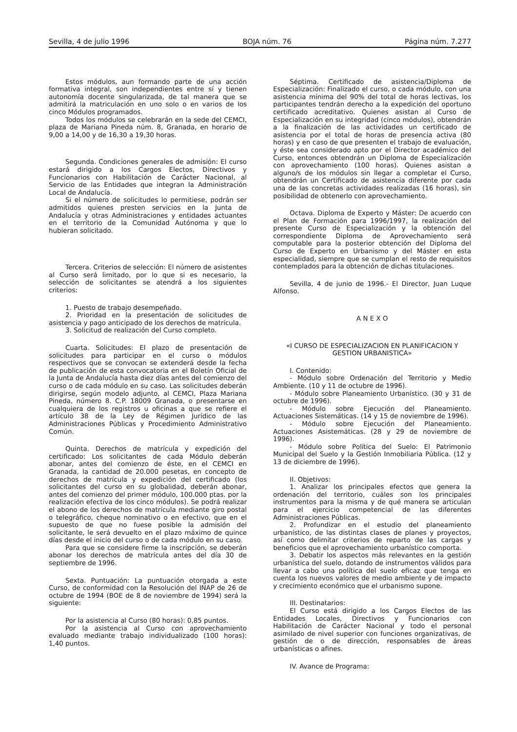Sevilla, 4 de julio 1996 BOJA núm. 76 Página núm. 7.277
Estos módulos, aun formando parte de una acción formativa integral, son independientes entre sí y tienen autonomía docente singularizada, de tal manera que se admitirá la matriculación en uno solo o en varios de los cinco Módulos programados.
Todos los módulos se celebrarán en la sede del CEMCI, plaza de Mariana Pineda núm. 8, Granada, en horario de 9,00 a 14,00 y de 16,30 a 19,30 horas.
Segunda. Condiciones generales de admisión: El curso estará dirigido a los Cargos Electos, Directivos y Funcionarios con Habilitación de Carácter Nacional, al Servicio de las Entidades que integran la Administración Local de Andalucía.
Si el número de solicitudes lo permitiese, podrán ser admitidos quienes presten servicios en la Junta de Andalucía y otras Administraciones y entidades actuantes en el territorio de la Comunidad Autónoma y que lo hubieran solicitado.
Tercera. Criterios de selección: El número de asistentes al Curso será limitado, por lo que si es necesario, la selección de solicitantes se atendrá a los siguientes criterios:
1. Puesto de trabajo desempeñado.
2. Prioridad en la presentación de solicitudes de asistencia y pago anticipado de los derechos de matrícula.
3. Solicitud de realización del Curso completo.
Cuarta. Solicitudes: El plazo de presentación de solicitudes para participar en el curso o módulos respectivos que se convocan se extenderá desde la fecha de publicación de esta convocatoria en el Boletín Oficial de la Junta de Andalucía hasta diez días antes del comienzo del curso o de cada módulo en su caso. Las solicitudes deberán dirigirse, según modelo adjunto, al CEMCI, Plaza Mariana Pineda, número 8. C.P. 18009 Granada, o presentarse en cualquiera de los registros u oficinas a que se refiere el artículo 38 de la Ley de Régimen Jurídico de las Administraciones Públicas y Procedimiento Administrativo Común.
Quinta. Derechos de matrícula y expedición del certificado: Los solicitantes de cada Módulo deberán abonar, antes del comienzo de éste, en el CEMCI en Granada, la cantidad de 20.000 pesetas, en concepto de derechos de matrícula y expedición del certificado (los solicitantes del curso en su globalidad, deberán abonar, antes del comienzo del primer módulo, 100.000 ptas. por la realización efectiva de los cinco módulos). Se podrá realizar el abono de los derechos de matrícula mediante giro postal o telegráfico, cheque nominativo o en efectivo, que en el supuesto de que no fuese posible la admisión del solicitante, le será devuelto en el plazo máximo de quince días desde el inicio del curso o de cada módulo en su caso.
Para que se considere firme la inscripción, se deberán abonar los derechos de matrícula antes del día 30 de septiembre de 1996.
Sexta. Puntuación: La puntuación otorgada a este Curso, de conformidad con la Resolución del INAP de 26 de octubre de 1994 (BOE de 8 de noviembre de 1994) será la siguiente:
Por la asistencia al Curso (80 horas): 0,85 puntos.
Por la asistencia al Curso con aprovechamiento evaluado mediante trabajo individualizado (100 horas): 1,40 puntos.
Séptima. Certificado de asistencia/Diploma de Especialización: Finalizado el curso, o cada módulo, con una asistencia mínima del 90% del total de horas lectivas, los participantes tendrán derecho a la expedición del oportuno certificado acreditativo. Quienes asistan al Curso de Especialización en su integridad (cinco módulos), obtendrán a la finalización de las actividades un certificado de asistencia por el total de horas de presencia activa (80 horas) y en caso de que presenten el trabajo de evaluación, y éste sea considerado apto por el Director académico del Curso, entonces obtendrán un Diploma de Especialización con aprovechamiento (100 horas). Quienes asistan a alguno/s de los módulos sin llegar a completar el Curso, obtendrán un Certificado de asistencia diferente por cada una de las concretas actividades realizadas (16 horas), sin posibilidad de obtenerlo con aprovechamiento.
Octava. Diploma de Experto y Máster: De acuerdo con el Plan de Formación para 1996/1997, la realización del presente Curso de Especialización y la obtención del correspondiente Diploma de Aprovechamiento será computable para la posterior obtención del Diploma del Curso de Experto en Urbanismo y del Máster en esta especialidad, siempre que se cumplan el resto de requisitos contemplados para la obtención de dichas titulaciones.
Sevilla, 4 de junio de 1996.- El Director, Juan Luque Alfonso.
A N E X O
«I CURSO DE ESPECIALIZACION EN PLANIFICACION Y GESTION URBANISTICA»
I. Contenido:
- Módulo sobre Ordenación del Territorio y Medio Ambiente. (10 y 11 de octubre de 1996).
- Módulo sobre Planeamiento Urbanístico. (30 y 31 de octubre de 1996).
- Módulo sobre Ejecución del Planeamiento. Actuaciones Sistemáticas. (14 y 15 de noviembre de 1996).
- Módulo sobre Ejecución del Planeamiento. Actuaciones Asistemáticas. (28 y 29 de noviembre de 1996).
- Módulo sobre Política del Suelo: El Patrimonio Municipal del Suelo y la Gestión Inmobiliaria Pública. (12 y 13 de diciembre de 1996).
II. Objetivos:
1. Analizar los principales efectos que genera la ordenación del territorio, cuáles son los principales instrumentos para la misma y de qué manera se articulan para el ejercicio competencial de las diferentes Administraciones Públicas.
2. Profundizar en el estudio del planeamiento urbanístico, de las distintas clases de planes y proyectos, así como delimitar criterios de reparto de las cargas y beneficios que el aprovechamiento urbanístico comporta.
3. Debatir los aspectos más relevantes en la gestión urbanística del suelo, dotando de instrumentos válidos para llevar a cabo una política del suelo eficaz que tenga en cuenta los nuevos valores de medio ambiente y de impacto y crecimiento económico que el urbanismo supone.
III. Destinatarios:
El Curso está dirigido a los Cargos Electos de las Entidades Locales, Directivos y Funcionarios con Habilitación de Carácter Nacional y todo el personal asimilado de nivel superior con funciones organizativas, de gestión de o de dirección, responsables de áreas urbanísticas o afines.
IV. Avance de Programa: